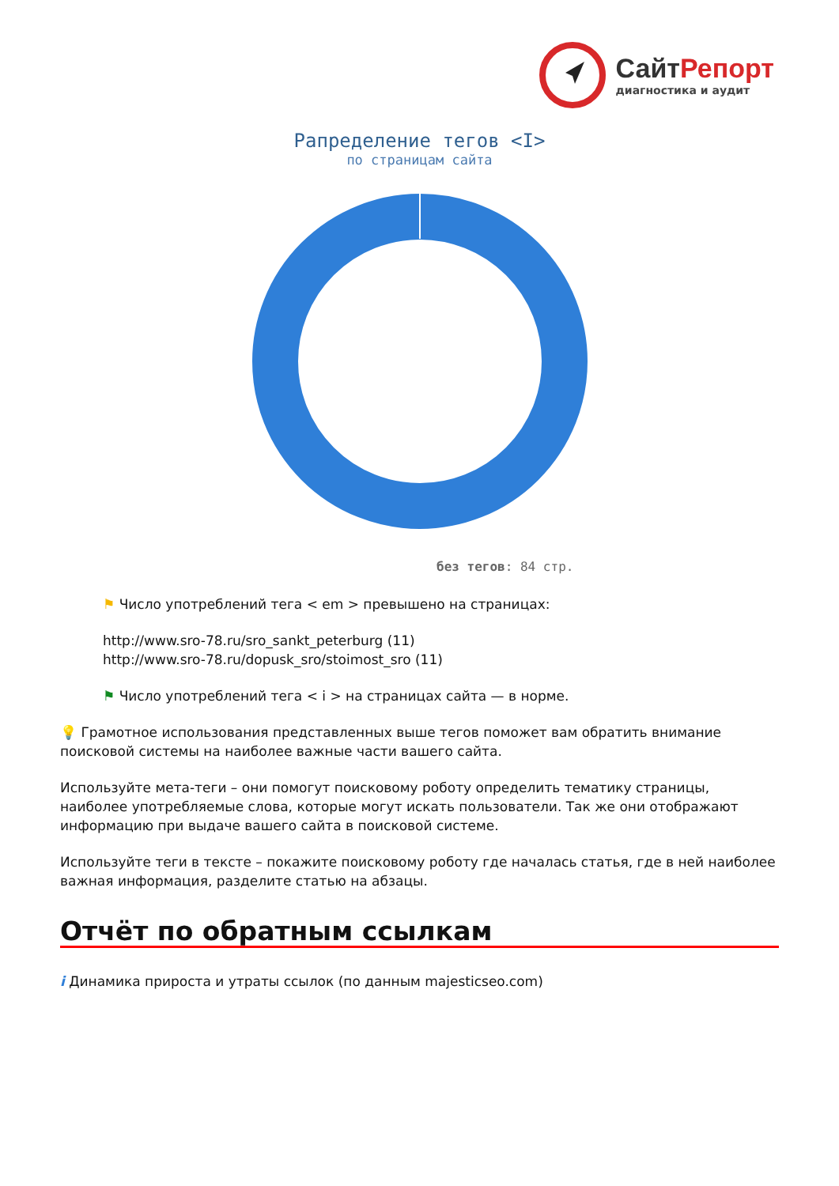СайтРепорт
диагностика и аудит
Рапределение тегов <I>
по страницам сайта
без тегов: 84 стр.
⚑ Число употреблений тега < em > превышено на страницах:
http://www.sro-78.ru/sro_sankt_peterburg (11)
http://www.sro-78.ru/dopusk_sro/stoimost_sro (11)
⚑ Число употреблений тега < i > на страницах сайта — в норме.
💡 Грамотное использования представленных выше тегов поможет вам обратить внимание поисковой системы на наиболее важные части вашего сайта.
Используйте мета-теги – они помогут поисковому роботу определить тематику страницы, наиболее употребляемые слова, которые могут искать пользователи. Так же они отображают информацию при выдаче вашего сайта в поисковой системе.
Используйте теги в тексте – покажите поисковому роботу где началась статья, где в ней наиболее важная информация, разделите статью на абзацы.
Отчёт по обратным ссылкам
i Динамика прироста и утраты ссылок (по данным majesticseo.com)